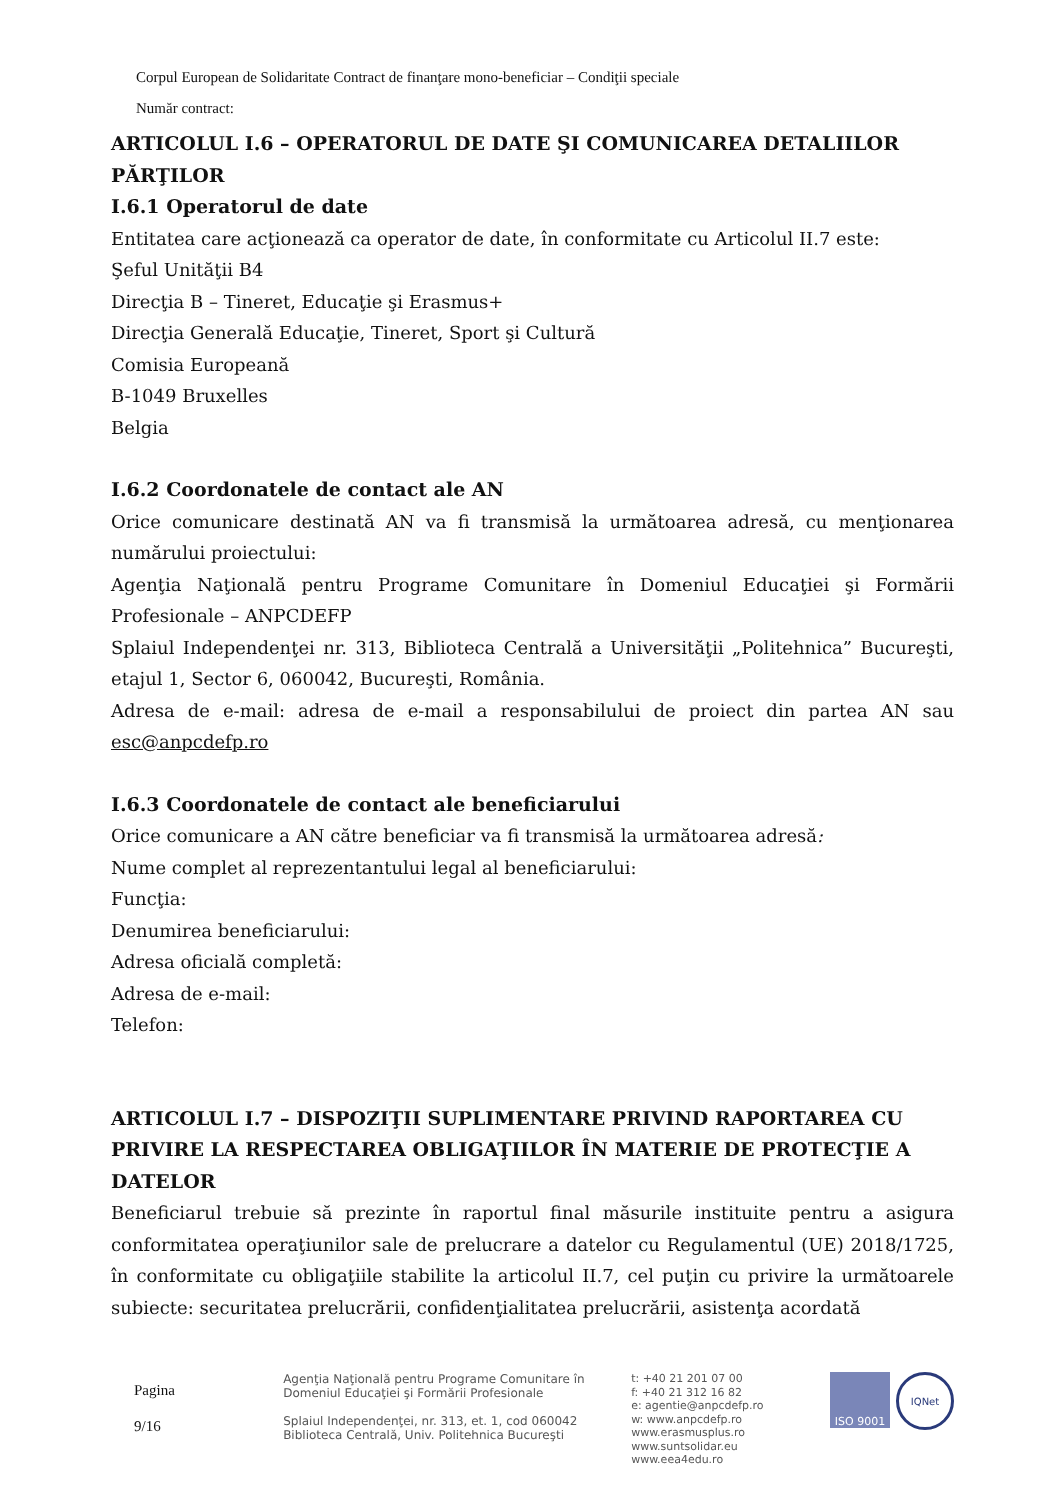Corpul European de Solidaritate Contract de finanţare mono-beneficiar – Condiţii speciale
Număr contract:
ARTICOLUL I.6 – OPERATORUL DE DATE ŞI COMUNICAREA DETALIILOR PĂRŢILOR
I.6.1 Operatorul de date
Entitatea care acţionează ca operator de date, în conformitate cu Articolul II.7 este:
Şeful Unităţii B4
Direcţia B – Tineret, Educaţie şi Erasmus+
Direcţia Generală Educaţie, Tineret, Sport şi Cultură
Comisia Europeană
B-1049 Bruxelles
Belgia
I.6.2 Coordonatele de contact ale AN
Orice comunicare destinată AN va fi transmisă la următoarea adresă, cu menţionarea numărului proiectului:
Agenţia Naţională pentru Programe Comunitare în Domeniul Educaţiei şi Formării Profesionale – ANPCDEFP
Splaiul Independenţei nr. 313, Biblioteca Centrală a Universităţii „Politehnica” Bucureşti, etajul 1, Sector 6, 060042, Bucureşti, România.
Adresa de e-mail: adresa de e-mail a responsabilului de proiect din partea AN sau esc@anpcdefp.ro
I.6.3 Coordonatele de contact ale beneficiarului
Orice comunicare a AN către beneficiar va fi transmisă la următoarea adresă:
Nume complet al reprezentantului legal al beneficiarului:
Funcţia:
Denumirea beneficiarului:
Adresa oficială completă:
Adresa de e-mail:
Telefon:
ARTICOLUL I.7 – DISPOZIŢII SUPLIMENTARE PRIVIND RAPORTAREA CU PRIVIRE LA RESPECTAREA OBLIGAŢIILOR ÎN MATERIE DE PROTECŢIE A DATELOR
Beneficiarul trebuie să prezinte în raportul final măsurile instituite pentru a asigura conformitatea operaţiunilor sale de prelucrare a datelor cu Regulamentul (UE) 2018/1725, în conformitate cu obligaţiile stabilite la articolul II.7, cel puţin cu privire la următoarele subiecte: securitatea prelucrării, confidenţialitatea prelucrării, asistenţa acordată
Pagina
9/16
Agenţia Naţională pentru Programe Comunitare în
Domeniul Educaţiei şi Formării Profesionale
Splaiul Independenţei, nr. 313, et. 1, cod 060042
Biblioteca Centrală, Univ. Politehnica Bucureşti
t: +40 21 201 07 00
f: +40 21 312 16 82
e: agentie@anpcdefp.ro
w: www.anpcdefp.ro
www.erasmusplus.ro
www.suntsolidar.eu
www.eea4edu.ro
ISO 9001
IQNet